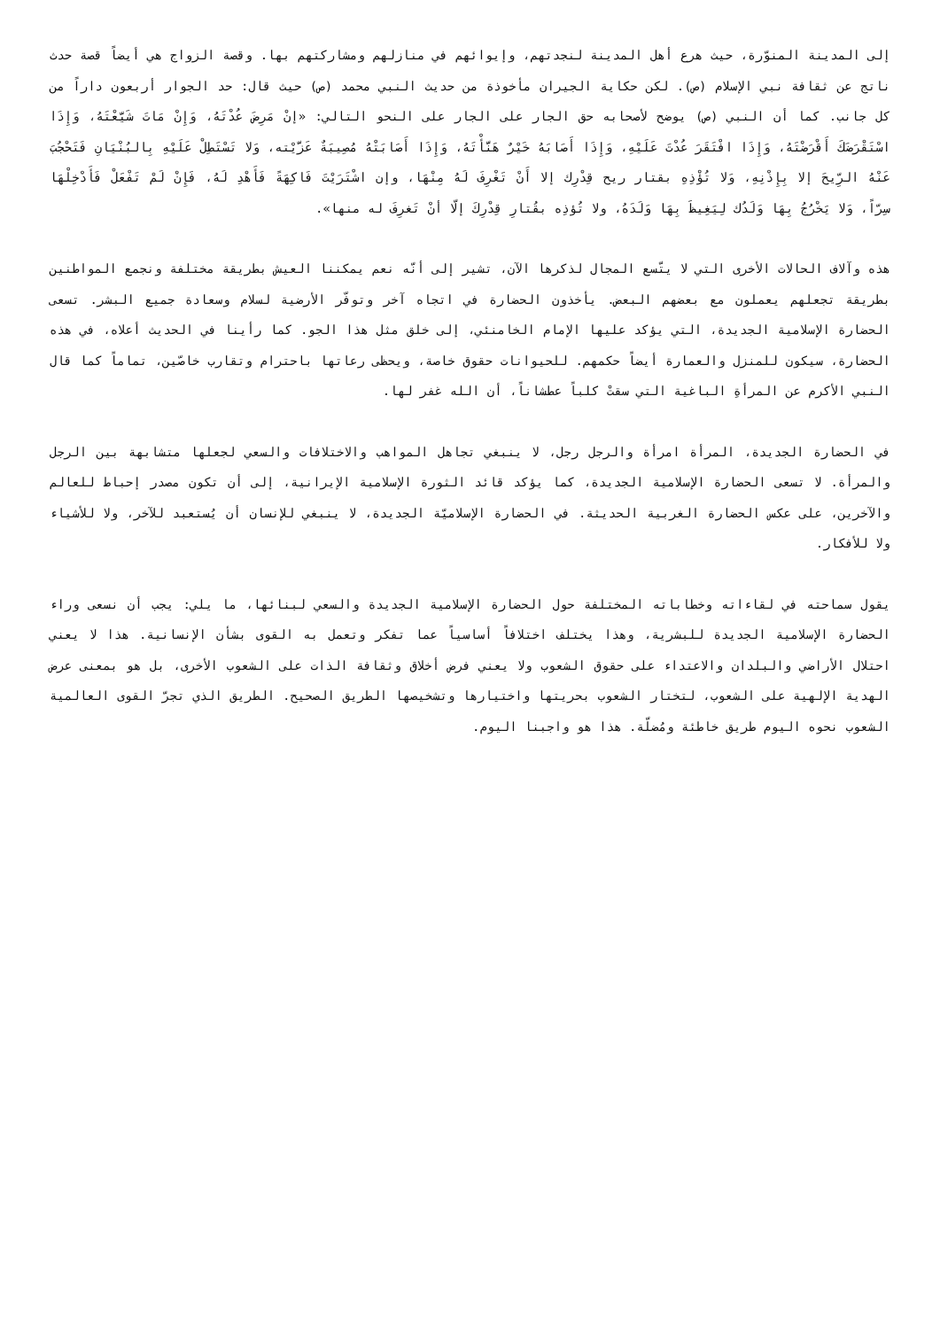إلى المدينة المنوّرة، حيث هرع أهل المدينة لنجدتهم، وإيوائهم في منازلهم ومشاركتهم بها. وقصة الزواج هي أيضاً قصة حدث ناتج عن ثقافة نبي الإسلام (ص). لكن حكاية الجيران مأخوذة من حديث النبي محمد (ص) حيث قال: حد الجوار أربعون داراً من كل جانب. كما أن النبي (ص) يوضح لأصحابه حق الجار على الجار على النحو التالي: «إنْ مَرِضَ عُدْتَهُ، وَإِنْ مَاتَ شَيَّعْتَهُ، وَإِذَا اسْتَقْرَضَكَ أَقْرَضْتَهُ، وَإِذَا افْتَقَرَ عُدْتَ عَلَيْهِ، وَإِذَا أَصَابَهُ خَيْرٌ هَنَّأْتَهُ، وَإِذَا أَصَابَتْهُ مُصِيبَةٌ عَزَّيْته، وَلا تَسْتَطِلْ عَلَيْهِ بِالبُنْيَانِ فَتَحْجُبَ عَنْهُ الرِّيحَ إلا بِإِذْنِهِ، وَلا تُؤْذِهِ بقتار ريح قِدْرِك إلا أَنْ تَغْرِفَ لَهُ مِنْهَا، وإن اشْتَرَيْتَ فَاكِهَةً فَأَهْدِ لَهُ، فَإِنْ لَمْ تَفْعَلْ فَأَدْخِلْهَا سِرّاً، وَلا يَخْرُجُ بِهَا وَلَدُك لِيَغِيظَ بِهَا وَلَدَهُ، ولا تُؤذِه بقُتارِ قِدْرِكَ إلّا أنْ تَغرِفَ له منها».
هذه وآلاف الحالات الأخرى التي لا يتّسع المجال لذكرها الآن، تشير إلى أنّه نعم يمكننا العيش بطريقة مختلفة ونجمع المواطنين بطريقة تجعلهم يعملون مع بعضهم البعض. يأخذون الحضارة في اتجاه آخر وتوفّر الأرضية لسلام وسعادة جميع البشر. تسعى الحضارة الإسلامية الجديدة، التي يؤكد عليها الإمام الخامنئي، إلى خلق مثل هذا الجو. كما رأينا في الحديث أعلاه، في هذه الحضارة، سيكون للمنزل والعمارة أيضاً حكمهم. للحيوانات حقوق خاصة، ويحظى رعاتها باحترام وتقارب خاصّين، تماماً كما قال النبي الأكرم عن المرأةِ الباغية التي سقتْ كلباً عطشاناً، أن الله غفر لها.
في الحضارة الجديدة، المرأة امرأة والرجل رجل، لا ينبغي تجاهل المواهب والاختلافات والسعي لجعلها متشابهة بين الرجل والمرأة. لا تسعى الحضارة الإسلامية الجديدة، كما يؤكد قائد الثورة الإسلامية الإيرانية، إلى أن تكون مصدر إحباط للعالم والآخرين، على عكس الحضارة الغربية الحديثة. في الحضارة الإسلاميّة الجديدة، لا ينبغي للإنسان أن يُستعبد للآخر، ولا للأشياء ولا للأفكار.
يقول سماحته في لقاءاته وخطاباته المختلفة حول الحضارة الإسلامية الجديدة والسعي لبنائها، ما يلي: يجب أن نسعى وراء الحضارة الإسلامية الجديدة للبشرية، وهذا يختلف اختلافاً أساسياً عما تفكر وتعمل به القوى بشأن الإنسانية. هذا لا يعني احتلال الأراضي والبلدان والاعتداء على حقوق الشعوب ولا يعني فرض أخلاق وثقافة الذات على الشعوب الأخرى، بل هو بمعنى عرض الهدية الإلهية على الشعوب، لتختار الشعوب بحريتها واختيارها وتشخيصها الطريق الصحيح. الطريق الذي تجرّ القوى العالمية الشعوب نحوه اليوم طريق خاطئة ومُضلّة. هذا هو واجبنا اليوم.